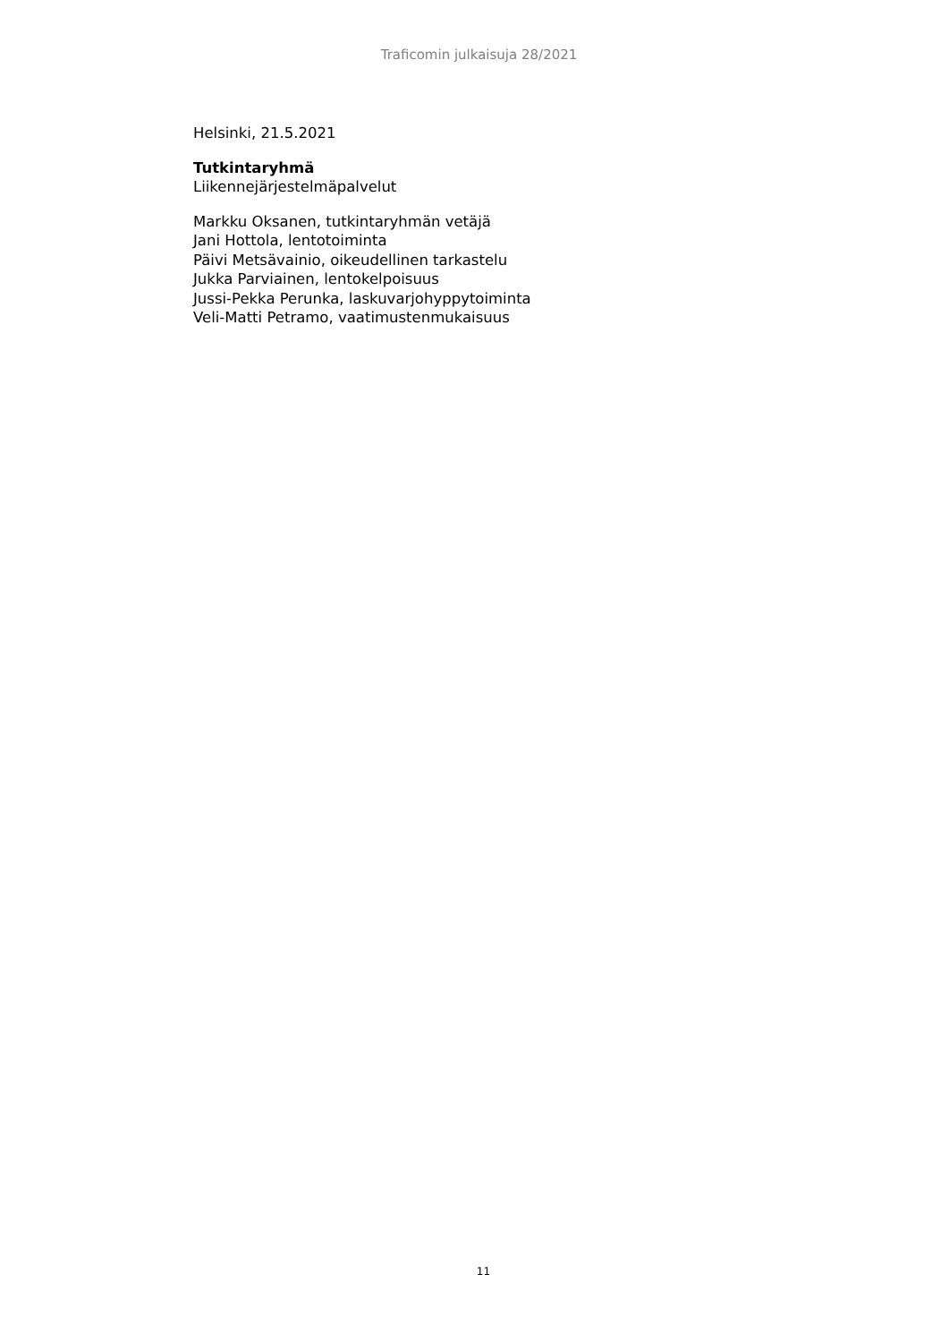Traficomin julkaisuja 28/2021
Helsinki, 21.5.2021
Tutkintaryhmä
Liikennejärjestelmäpalvelut
Markku Oksanen, tutkintaryhmän vetäjä
Jani Hottola, lentotoiminta
Päivi Metsävainio, oikeudellinen tarkastelu
Jukka Parviainen, lentokelpoisuus
Jussi-Pekka Perunka, laskuvarjohyppytoiminta
Veli-Matti Petramo, vaatimustenmukaisuus
11